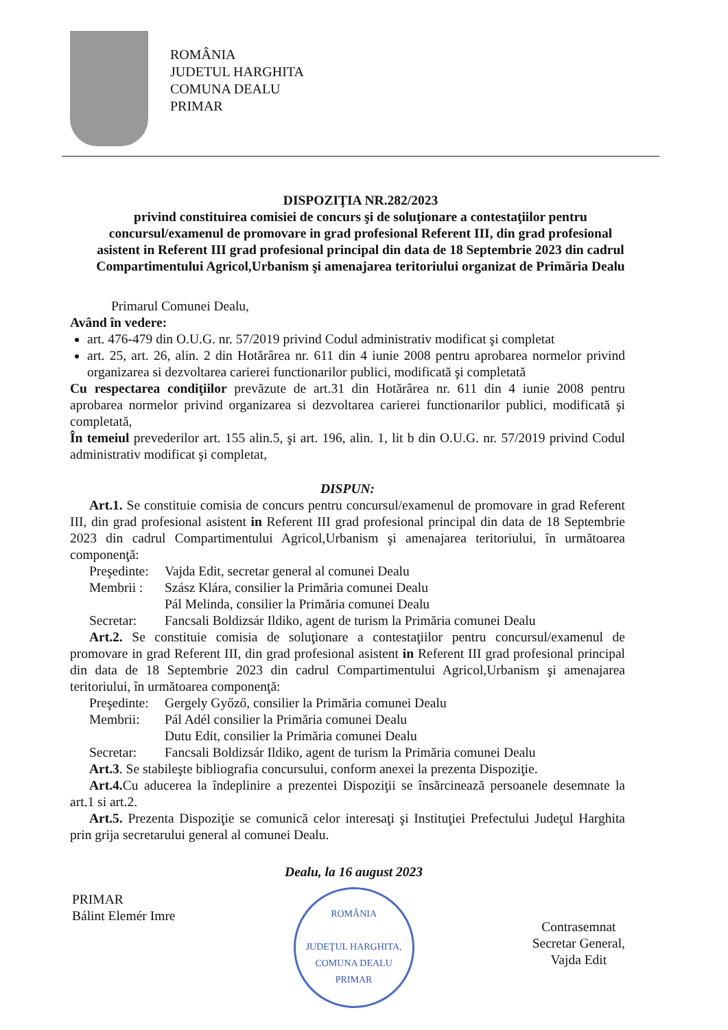ROMÂNIA
JUDETUL HARGHITA
COMUNA DEALU
PRIMAR
DISPOZIŢIA NR.282/2023
privind constituirea comisiei de concurs şi de soluţionare a contestaţiilor pentru concursul/examenul de promovare in grad profesional Referent III, din grad profesional asistent in Referent III grad profesional principal din data de 18 Septembrie 2023 din cadrul Compartimentului Agricol,Urbanism şi amenajarea teritoriului organizat de Primăria Dealu
Primarul Comunei Dealu,
Având în vedere:
art. 476-479 din O.U.G. nr. 57/2019 privind Codul administrativ modificat şi completat
art. 25, art. 26, alin. 2 din Hotărârea nr. 611 din 4 iunie 2008 pentru aprobarea normelor privind organizarea si dezvoltarea carierei functionarilor publici, modificată şi completată
Cu respectarea condiţiilor prevăzute de art.31 din Hotărârea nr. 611 din 4 iunie 2008 pentru aprobarea normelor privind organizarea si dezvoltarea carierei functionarilor publici, modificată şi completată,
În temeiul prevederilor art. 155 alin.5, şi art. 196, alin. 1, lit b din O.U.G. nr. 57/2019 privind Codul administrativ modificat şi completat,
DISPUN:
Art.1. Se constituie comisia de concurs pentru concursul/examenul de promovare in grad Referent III, din grad profesional asistent in Referent III grad profesional principal din data de 18 Septembrie 2023 din cadrul Compartimentului Agricol,Urbanism şi amenajarea teritoriului, în următoarea componenţă:
Preşedinte: Vajda Edit, secretar general al comunei Dealu
Membrii : Szász Klára, consilier la Primăria comunei Dealu
Pál Melinda, consilier la Primăria comunei Dealu
Secretar: Fancsali Boldizsár Ildiko, agent de turism la Primăria comunei Dealu
Art.2. Se constituie comisia de soluţionare a contestaţiilor pentru concursul/examenul de promovare in grad Referent III, din grad profesional asistent in Referent III grad profesional principal din data de 18 Septembrie 2023 din cadrul Compartimentului Agricol,Urbanism şi amenajarea teritoriului, în următoarea componenţă:
Preşedinte: Gergely Győző, consilier la Primăria comunei Dealu
Membrii: Pál Adél consilier la Primăria comunei Dealu
Dutu Edit, consilier la Primăria comunei Dealu
Secretar: Fancsali Boldizsár Ildiko, agent de turism la Primăria comunei Dealu
Art.3. Se stabileşte bibliografia concursului, conform anexei la prezenta Dispoziţie.
Art.4. Cu aducerea la îndeplinire a prezentei Dispoziţii se însărcinează persoanele desemnate la art.1 si art.2.
Art.5. Prezenta Dispoziţie se comunică celor interesaţi şi Instituţiei Prefectului Judeţul Harghita prin grija secretarului general al comunei Dealu.
PRIMAR
Bálint Elemér Imre
Dealu, la 16 august 2023
ROMÂNIA
JUDEŢUL HARGHITA, COMUNA DEALU
PRIMAR
Contrasemnat
Secretar General,
Vajda Edit